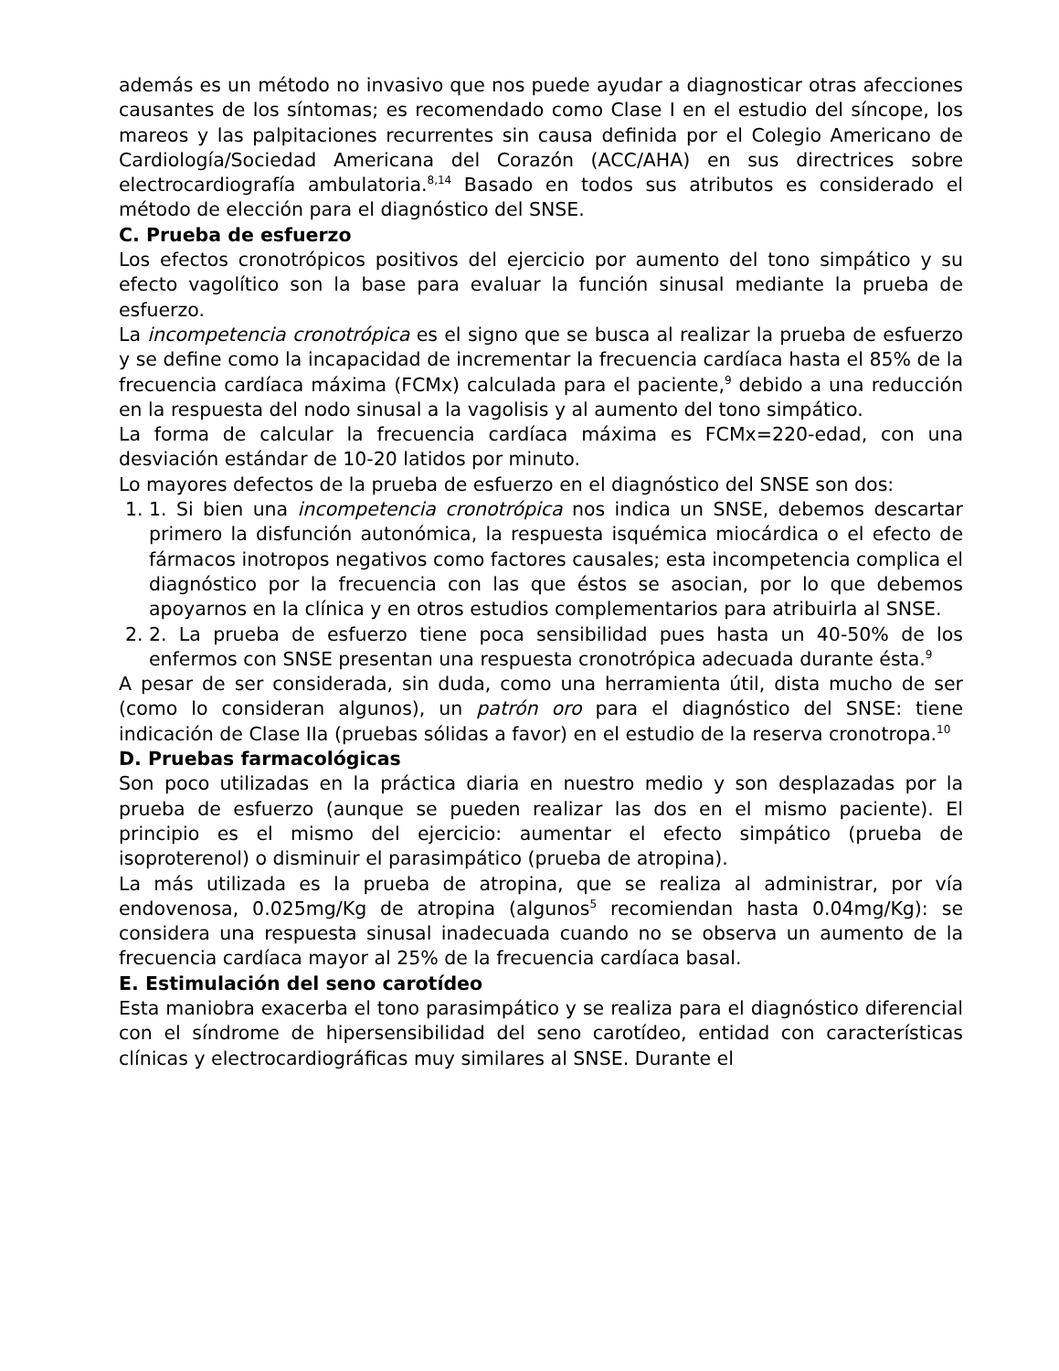además es un método no invasivo que nos puede ayudar a diagnosticar otras afecciones causantes de los síntomas; es recomendado como Clase I en el estudio del síncope, los mareos y las palpitaciones recurrentes sin causa definida por el Colegio Americano de Cardiología/Sociedad Americana del Corazón (ACC/AHA) en sus directrices sobre electrocardiografía ambulatoria.<sup>8,14</sup> Basado en todos sus atributos es considerado el método de elección para el diagnóstico del SNSE.
C. Prueba de esfuerzo
Los efectos cronotrópicos positivos del ejercicio por aumento del tono simpático y su efecto vagolítico son la base para evaluar la función sinusal mediante la prueba de esfuerzo.
La incompetencia cronotrópica es el signo que se busca al realizar la prueba de esfuerzo y se define como la incapacidad de incrementar la frecuencia cardíaca hasta el 85% de la frecuencia cardíaca máxima (FCMx) calculada para el paciente,<sup>9</sup> debido a una reducción en la respuesta del nodo sinusal a la vagolisis y al aumento del tono simpático.
La forma de calcular la frecuencia cardíaca máxima es FCMx=220-edad, con una desviación estándar de 10-20 latidos por minuto.
Lo mayores defectos de la prueba de esfuerzo en el diagnóstico del SNSE son dos:
1. 1. Si bien una incompetencia cronotrópica nos indica un SNSE, debemos descartar primero la disfunción autonómica, la respuesta isquémica miocárdica o el efecto de fármacos inotropos negativos como factores causales; esta incompetencia complica el diagnóstico por la frecuencia con las que éstos se asocian, por lo que debemos apoyarnos en la clínica y en otros estudios complementarios para atribuirla al SNSE.
2. 2. La prueba de esfuerzo tiene poca sensibilidad pues hasta un 40-50% de los enfermos con SNSE presentan una respuesta cronotrópica adecuada durante ésta.<sup>9</sup>
A pesar de ser considerada, sin duda, como una herramienta útil, dista mucho de ser (como lo consideran algunos), un patrón oro para el diagnóstico del SNSE: tiene indicación de Clase IIa (pruebas sólidas a favor) en el estudio de la reserva cronotropa.<sup>10</sup>
D. Pruebas farmacológicas
Son poco utilizadas en la práctica diaria en nuestro medio y son desplazadas por la prueba de esfuerzo (aunque se pueden realizar las dos en el mismo paciente). El principio es el mismo del ejercicio: aumentar el efecto simpático (prueba de isoproterenol) o disminuir el parasimpático (prueba de atropina).
La más utilizada es la prueba de atropina, que se realiza al administrar, por vía endovenosa, 0.025mg/Kg de atropina (algunos<sup>5</sup> recomiendan hasta 0.04mg/Kg): se considera una respuesta sinusal inadecuada cuando no se observa un aumento de la frecuencia cardíaca mayor al 25% de la frecuencia cardíaca basal.
E. Estimulación del seno carotídeo
Esta maniobra exacerba el tono parasimpático y se realiza para el diagnóstico diferencial con el síndrome de hipersensibilidad del seno carotídeo, entidad con características clínicas y electrocardiográficas muy similares al SNSE. Durante el